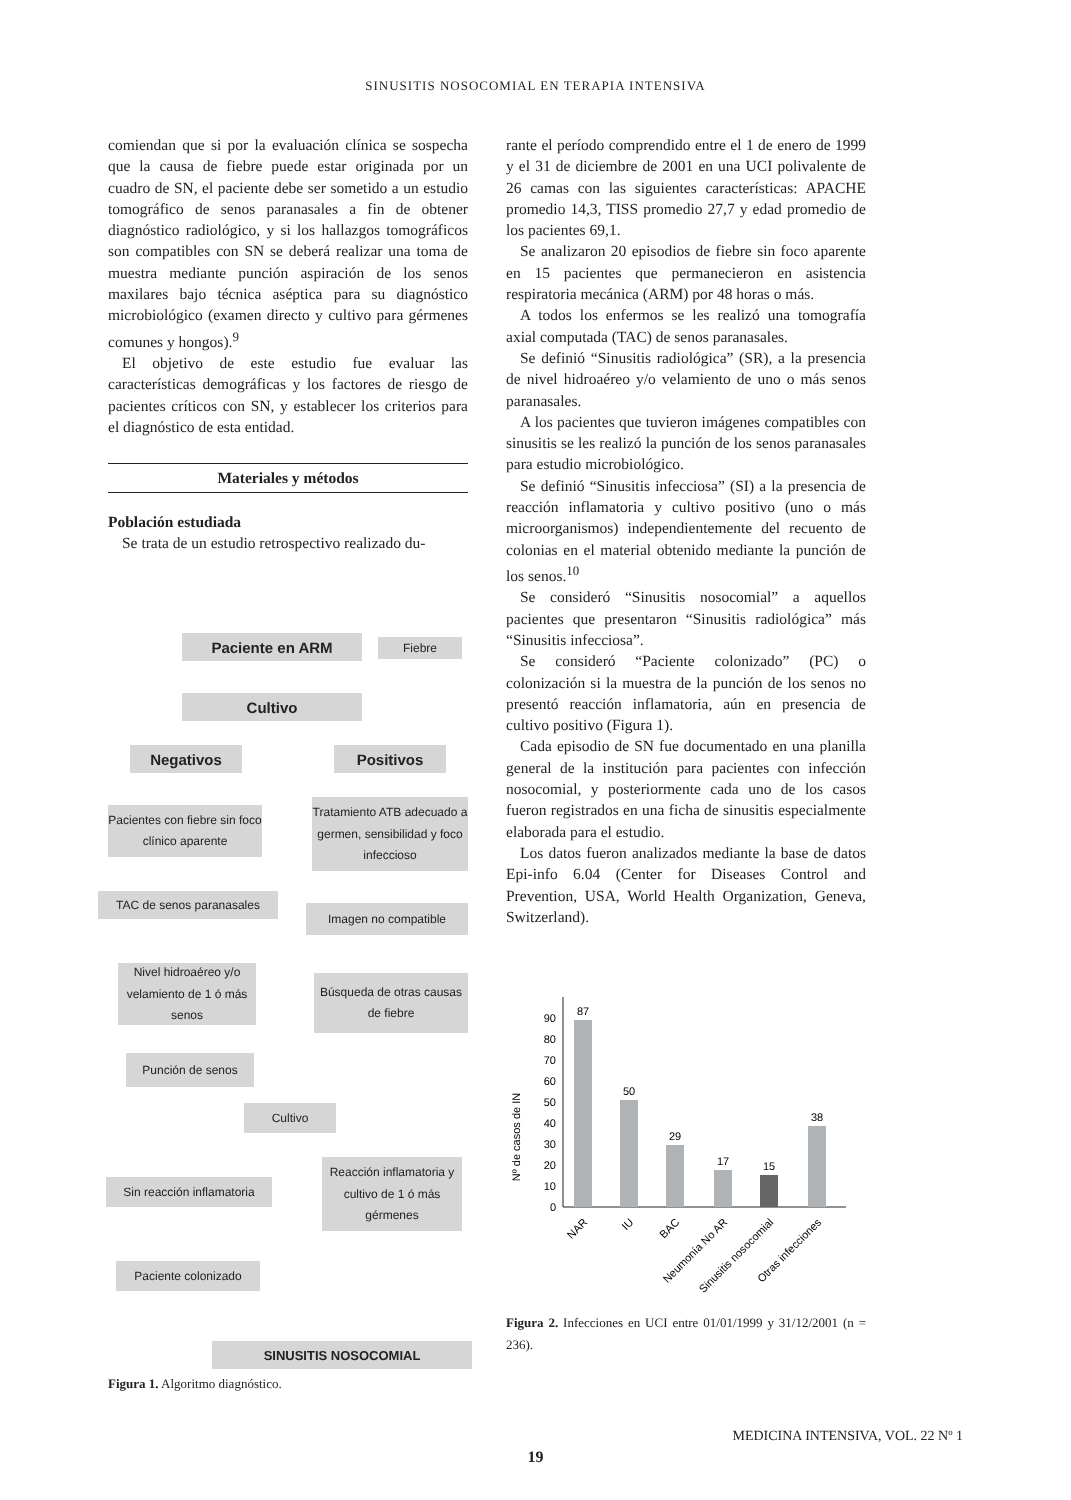SINUSITIS NOSOCOMIAL EN TERAPIA INTENSIVA
comiendan que si por la evaluación clínica se sospecha que la causa de fiebre puede estar originada por un cuadro de SN, el paciente debe ser sometido a un estudio tomográfico de senos paranasales a fin de obtener diagnóstico radiológico, y si los hallazgos tomográficos son compatibles con SN se deberá realizar una toma de muestra mediante punción aspiración de los senos maxilares bajo técnica aséptica para su diagnóstico microbiológico (examen directo y cultivo para gérmenes comunes y hongos).<sup>9</sup>
El objetivo de este estudio fue evaluar las características demográficas y los factores de riesgo de pacientes críticos con SN, y establecer los criterios para el diagnóstico de esta entidad.
Materiales y métodos
Población estudiada
Se trata de un estudio retrospectivo realizado du-
Paciente en ARM Fiebre
Cultivo
Negativos Positivos
Pacientes con fiebre sin foco clínico aparente
Tratamiento ATB adecuado a germen, sensibilidad y foco infeccioso
TAC de senos paranasales
Imagen no compatible
Nivel hidroaéreo y/o velamiento de 1 ó más senos
Búsqueda de otras causas de fiebre
Punción de senos
Cultivo
Sin reacción inflamatoria
Reacción inflamatoria y cultivo de 1 ó más gérmenes
Paciente colonizado
SINUSITIS NOSOCOMIAL
Figura 1. Algoritmo diagnóstico.
rante el período comprendido entre el 1 de enero de 1999 y el 31 de diciembre de 2001 en una UCI polivalente de 26 camas con las siguientes características: APACHE promedio 14,3, TISS promedio 27,7 y edad promedio de los pacientes 69,1.
Se analizaron 20 episodios de fiebre sin foco aparente en 15 pacientes que permanecieron en asistencia respiratoria mecánica (ARM) por 48 horas o más.
A todos los enfermos se les realizó una tomografía axial computada (TAC) de senos paranasales.
Se definió “Sinusitis radiológica” (SR), a la presencia de nivel hidroaéreo y/o velamiento de uno o más senos paranasales.
A los pacientes que tuvieron imágenes compatibles con sinusitis se les realizó la punción de los senos paranasales para estudio microbiológico.
Se definió “Sinusitis infecciosa” (SI) a la presencia de reacción inflamatoria y cultivo positivo (uno o más microorganismos) independientemente del recuento de colonias en el material obtenido mediante la punción de los senos.<sup>10</sup>
Se consideró “Sinusitis nosocomial” a aquellos pacientes que presentaron “Sinusitis radiológica” más “Sinusitis infecciosa”.
Se consideró “Paciente colonizado” (PC) o colonización si la muestra de la punción de los senos no presentó reacción inflamatoria, aún en presencia de cultivo positivo (Figura 1).
Cada episodio de SN fue documentado en una planilla general de la institución para pacientes con infección nosocomial, y posteriormente cada uno de los casos fueron registrados en una ficha de sinusitis especialmente elaborada para el estudio.
Los datos fueron analizados mediante la base de datos Epi-info 6.04 (Center for Diseases Control and Prevention, USA, World Health Organization, Geneva, Switzerland).
Nº de casos de IN
0
10
20
30
40
50
60
70
80
90
87
50
29
17
15
38
NAR
IU
BAC
Neumonía No AR
Sinusitis nosocomial
Otras infecciones
Figura 2. Infecciones en UCI entre 01/01/1999 y 31/12/2001 (n = 236).
MEDICINA INTENSIVA, VOL. 22 Nº 1
19